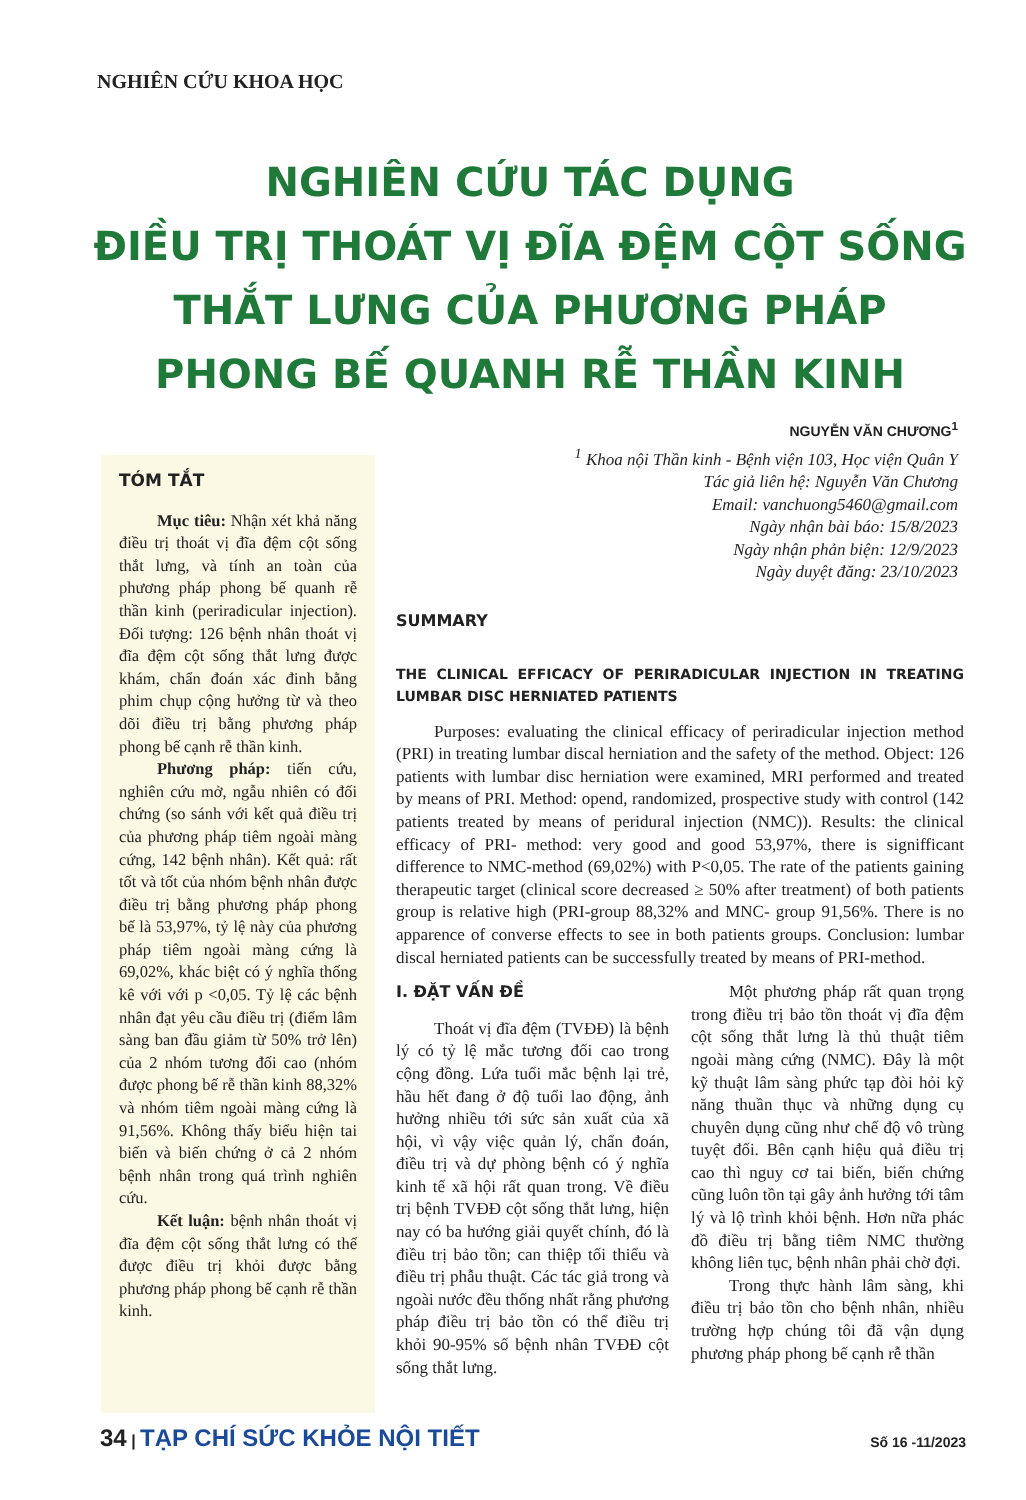NGHIÊN CỨU KHOA HỌC
NGHIÊN CỨU TÁC DỤNG
ĐIỀU TRỊ THOÁT VỊ ĐĨA ĐỆM CỘT SỐNG
THẮT LƯNG CỦA PHƯƠNG PHÁP
PHONG BẾ QUANH RỄ THẦN KINH
NGUYỄN VĂN CHƯƠNG<sup>1</sup>
<sup>1</sup> Khoa nội Thần kinh - Bệnh viện 103, Học viện Quân Y
Tác giả liên hệ: Nguyễn Văn Chương
Email: vanchuong5460@gmail.com
Ngày nhận bài báo: 15/8/2023
Ngày nhận phản biện: 12/9/2023
Ngày duyệt đăng: 23/10/2023
TÓM TẮT
Mục tiêu: Nhận xét khả năng điều trị thoát vị đĩa đệm cột sống thắt lưng, và tính an toàn của phương pháp phong bế quanh rễ thần kinh (periradicular injection). Đối tượng: 126 bệnh nhân thoát vị đĩa đệm cột sống thắt lưng được khám, chẩn đoán xác đinh bằng phim chụp cộng hưởng từ và theo dõi điều trị bằng phương pháp phong bế cạnh rễ thần kinh.
Phương pháp: tiến cứu, nghiên cứu mở, ngẫu nhiên có đối chứng (so sánh với kết quả điều trị của phương pháp tiêm ngoài màng cứng, 142 bệnh nhân). Kết quả: rất tốt và tốt của nhóm bệnh nhân được điều trị bằng phương pháp phong bế là 53,97%, tỷ lệ này của phương pháp tiêm ngoài màng cứng là 69,02%, khác biệt có ý nghĩa thống kê với với p <0,05. Tỷ lệ các bệnh nhân đạt yêu cầu điều trị (điểm lâm sàng ban đầu giảm từ 50% trở lên) của 2 nhóm tương đối cao (nhóm được phong bế rễ thần kinh 88,32% và nhóm tiêm ngoài màng cứng là 91,56%. Không thấy biểu hiện tai biến và biến chứng ở cả 2 nhóm bệnh nhân trong quá trình nghiên cứu.
Kết luận: bệnh nhân thoát vị đĩa đệm cột sống thắt lưng có thể được điều trị khỏi được bằng phương pháp phong bế cạnh rễ thần kinh.
SUMMARY
THE CLINICAL EFFICACY OF PERIRADICULAR INJECTION IN TREATING LUMBAR DISC HERNIATED PATIENTS
Purposes: evaluating the clinical efficacy of periradicular injection method (PRI) in treating lumbar discal herniation and the safety of the method. Object: 126 patients with lumbar disc herniation were examined, MRI performed and treated by means of PRI. Method: opend, randomized, prospective study with control (142 patients treated by means of peridural injection (NMC)). Results: the clinical efficacy of PRI- method: very good and good 53,97%, there is signifficant difference to NMC-method (69,02%) with P<0,05. The rate of the patients gaining therapeutic target (clinical score decreased ≥ 50% after treatment) of both patients group is relative high (PRI-group 88,32% and MNC- group 91,56%. There is no apparence of converse effects to see in both patients groups. Conclusion: lumbar discal herniated patients can be successfully treated by means of PRI-method.
I. ĐẶT VẤN ĐỀ
Thoát vị đĩa đệm (TVĐĐ) là bệnh lý có tỷ lệ mắc tương đối cao trong cộng đồng. Lứa tuổi mắc bệnh lại trẻ, hầu hết đang ở độ tuổi lao động, ảnh hưởng nhiều tới sức sản xuất của xã hội, vì vậy việc quản lý, chẩn đoán, điều trị và dự phòng bệnh có ý nghĩa kinh tế xã hội rất quan trong. Về điều trị bệnh TVĐĐ cột sống thắt lưng, hiện nay có ba hướng giải quyết chính, đó là điều trị bảo tồn; can thiệp tối thiểu và điều trị phẫu thuật. Các tác giả trong và ngoài nước đều thống nhất rằng phương pháp điều trị bảo tồn có thể điều trị khỏi 90-95% số bệnh nhân TVĐĐ cột sống thắt lưng.
Một phương pháp rất quan trọng trong điều trị bảo tồn thoát vị đĩa đệm cột sống thắt lưng là thủ thuật tiêm ngoài màng cứng (NMC). Đây là một kỹ thuật lâm sàng phức tạp đòi hỏi kỹ năng thuần thục và những dụng cụ chuyên dụng cũng như chế độ vô trùng tuyệt đối. Bên cạnh hiệu quả điều trị cao thì nguy cơ tai biến, biến chứng cũng luôn tồn tại gây ảnh hưởng tới tâm lý và lộ trình khỏi bệnh. Hơn nữa phác đồ điều trị bằng tiêm NMC thường không liên tục, bệnh nhân phải chờ đợi.
Trong thực hành lâm sàng, khi điều trị bảo tồn cho bệnh nhân, nhiều trường hợp chúng tôi đã vận dụng phương pháp phong bế cạnh rễ thần
34 | TẠP CHÍ SỨC KHỎE NỘI TIẾT
Số 16 -11/2023